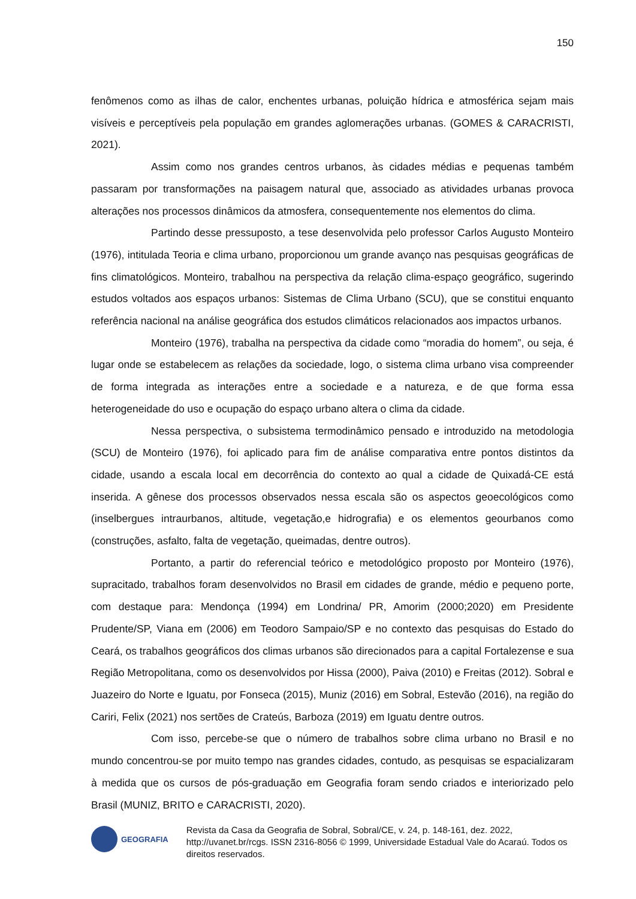150
fenômenos como as ilhas de calor, enchentes urbanas, poluição hídrica e atmosférica sejam mais visíveis e perceptíveis pela população em grandes aglomerações urbanas. (GOMES & CARACRISTI, 2021).
Assim como nos grandes centros urbanos, às cidades médias e pequenas também passaram por transformações na paisagem natural que, associado as atividades urbanas provoca alterações nos processos dinâmicos da atmosfera, consequentemente nos elementos do clima.
Partindo desse pressuposto, a tese desenvolvida pelo professor Carlos Augusto Monteiro (1976), intitulada Teoria e clima urbano, proporcionou um grande avanço nas pesquisas geográficas de fins climatológicos. Monteiro, trabalhou na perspectiva da relação clima-espaço geográfico, sugerindo estudos voltados aos espaços urbanos: Sistemas de Clima Urbano (SCU), que se constitui enquanto referência nacional na análise geográfica dos estudos climáticos relacionados aos impactos urbanos.
Monteiro (1976), trabalha na perspectiva da cidade como “moradia do homem”, ou seja, é lugar onde se estabelecem as relações da sociedade, logo, o sistema clima urbano visa compreender de forma integrada as interações entre a sociedade e a natureza, e de que forma essa heterogeneidade do uso e ocupação do espaço urbano altera o clima da cidade.
Nessa perspectiva, o subsistema termodinâmico pensado e introduzido na metodologia (SCU) de Monteiro (1976), foi aplicado para fim de análise comparativa entre pontos distintos da cidade, usando a escala local em decorrência do contexto ao qual a cidade de Quixadá-CE está inserida. A gênese dos processos observados nessa escala são os aspectos geoecológicos como (inselbergues intraurbanos, altitude, vegetação,e hidrografia) e os elementos geourbanos como (construções, asfalto, falta de vegetação, queimadas, dentre outros).
Portanto, a partir do referencial teórico e metodológico proposto por Monteiro (1976), supracitado, trabalhos foram desenvolvidos no Brasil em cidades de grande, médio e pequeno porte, com destaque para: Mendonça (1994) em Londrina/ PR, Amorim (2000;2020) em Presidente Prudente/SP, Viana em (2006) em Teodoro Sampaio/SP e no contexto das pesquisas do Estado do Ceará, os trabalhos geográficos dos climas urbanos são direcionados para a capital Fortalezense e sua Região Metropolitana, como os desenvolvidos por Hissa (2000), Paiva (2010) e Freitas (2012). Sobral e Juazeiro do Norte e Iguatu, por Fonseca (2015), Muniz (2016) em Sobral, Estevão (2016), na região do Cariri, Felix (2021) nos sertões de Crateús, Barboza (2019) em Iguatu dentre outros.
Com isso, percebe-se que o número de trabalhos sobre clima urbano no Brasil e no mundo concentrou-se por muito tempo nas grandes cidades, contudo, as pesquisas se espacializaram à medida que os cursos de pós-graduação em Geografia foram sendo criados e interiorizado pelo Brasil (MUNIZ, BRITO e CARACRISTI, 2020).
GEOGRAFIA
Revista da Casa da Geografia de Sobral, Sobral/CE, v. 24, p. 148-161, dez. 2022, http://uvanet.br/rcgs. ISSN 2316-8056 © 1999, Universidade Estadual Vale do Acaraú. Todos os direitos reservados.